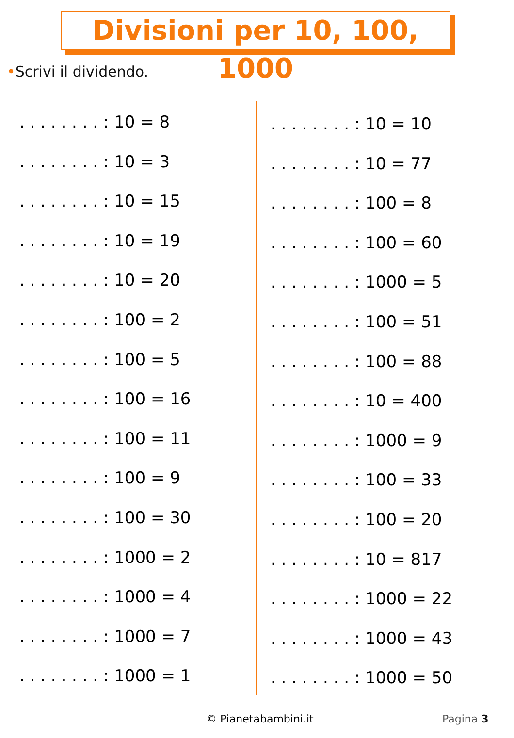Divisioni per 10, 100, 1000
•Scrivi il dividendo.
. . . . . . . . : 10 = 8
. . . . . . . . : 10 = 3
. . . . . . . . : 10 = 15
. . . . . . . . : 10 = 19
. . . . . . . . : 10 = 20
. . . . . . . . : 100 = 2
. . . . . . . . : 100 = 5
. . . . . . . . : 100 = 16
. . . . . . . . : 100 = 11
. . . . . . . . : 100 = 9
. . . . . . . . : 100 = 30
. . . . . . . . : 1000 = 2
. . . . . . . . : 1000 = 4
. . . . . . . . : 1000 = 7
. . . . . . . . : 1000 = 1
. . . . . . . . : 10 = 10
. . . . . . . . : 10 = 77
. . . . . . . . : 100 = 8
. . . . . . . . : 100 = 60
. . . . . . . . : 1000 = 5
. . . . . . . . : 100 = 51
. . . . . . . . : 100 = 88
. . . . . . . . : 10 = 400
. . . . . . . . : 1000 = 9
. . . . . . . . : 100 = 33
. . . . . . . . : 100 = 20
. . . . . . . . : 10 = 817
. . . . . . . . : 1000 = 22
. . . . . . . . : 1000 = 43
. . . . . . . . : 1000 = 50
© Pianetabambini.it Pagina 3